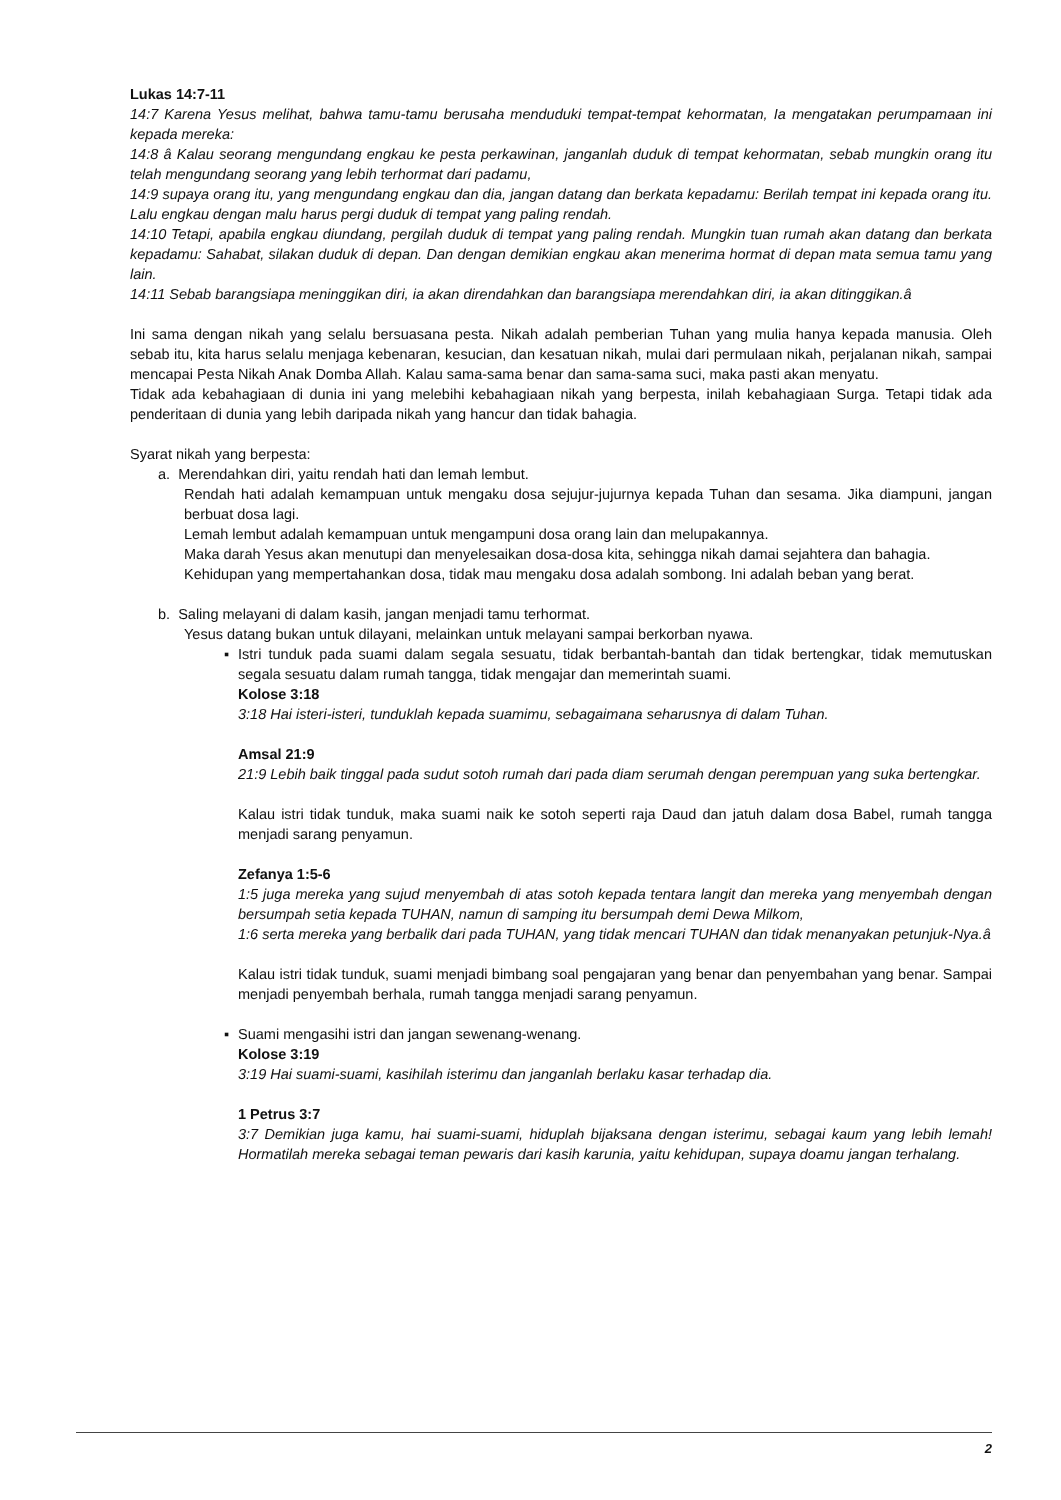Lukas 14:7-11
14:7 Karena Yesus melihat, bahwa tamu-tamu berusaha menduduki tempat-tempat kehormatan, Ia mengatakan perumpamaan ini kepada mereka:
14:8 â Kalau seorang mengundang engkau ke pesta perkawinan, janganlah duduk di tempat kehormatan, sebab mungkin orang itu telah mengundang seorang yang lebih terhormat dari padamu,
14:9 supaya orang itu, yang mengundang engkau dan dia, jangan datang dan berkata kepadamu: Berilah tempat ini kepada orang itu. Lalu engkau dengan malu harus pergi duduk di tempat yang paling rendah.
14:10 Tetapi, apabila engkau diundang, pergilah duduk di tempat yang paling rendah. Mungkin tuan rumah akan datang dan berkata kepadamu: Sahabat, silakan duduk di depan. Dan dengan demikian engkau akan menerima hormat di depan mata semua tamu yang lain.
14:11 Sebab barangsiapa meninggikan diri, ia akan direndahkan dan barangsiapa merendahkan diri, ia akan ditinggikan.â
Ini sama dengan nikah yang selalu bersuasana pesta. Nikah adalah pemberian Tuhan yang mulia hanya kepada manusia. Oleh sebab itu, kita harus selalu menjaga kebenaran, kesucian, dan kesatuan nikah, mulai dari permulaan nikah, perjalanan nikah, sampai mencapai Pesta Nikah Anak Domba Allah. Kalau sama-sama benar dan sama-sama suci, maka pasti akan menyatu.
Tidak ada kebahagiaan di dunia ini yang melebihi kebahagiaan nikah yang berpesta, inilah kebahagiaan Surga. Tetapi tidak ada penderitaan di dunia yang lebih daripada nikah yang hancur dan tidak bahagia.
Syarat nikah yang berpesta:
a. Merendahkan diri, yaitu rendah hati dan lemah lembut.
Rendah hati adalah kemampuan untuk mengaku dosa sejujur-jujurnya kepada Tuhan dan sesama. Jika diampuni, jangan berbuat dosa lagi.
Lemah lembut adalah kemampuan untuk mengampuni dosa orang lain dan melupakannya.
Maka darah Yesus akan menutupi dan menyelesaikan dosa-dosa kita, sehingga nikah damai sejahtera dan bahagia.
Kehidupan yang mempertahankan dosa, tidak mau mengaku dosa adalah sombong. Ini adalah beban yang berat.
b. Saling melayani di dalam kasih, jangan menjadi tamu terhormat.
Yesus datang bukan untuk dilayani, melainkan untuk melayani sampai berkorban nyawa.
▪ Istri tunduk pada suami dalam segala sesuatu, tidak berbantah-bantah dan tidak bertengkar, tidak memutuskan segala sesuatu dalam rumah tangga, tidak mengajar dan memerintah suami.
Kolose 3:18
3:18 Hai isteri-isteri, tunduklah kepada suamimu, sebagaimana seharusnya di dalam Tuhan.
Amsal 21:9
21:9 Lebih baik tinggal pada sudut sotoh rumah dari pada diam serumah dengan perempuan yang suka bertengkar.
Kalau istri tidak tunduk, maka suami naik ke sotoh seperti raja Daud dan jatuh dalam dosa Babel, rumah tangga menjadi sarang penyamun.
Zefanya 1:5-6
1:5 juga mereka yang sujud menyembah di atas sotoh kepada tentara langit dan mereka yang menyembah dengan bersumpah setia kepada TUHAN, namun di samping itu bersumpah demi Dewa Milkom,
1:6 serta mereka yang berbalik dari pada TUHAN, yang tidak mencari TUHAN dan tidak menanyakan petunjuk-Nya.â
Kalau istri tidak tunduk, suami menjadi bimbang soal pengajaran yang benar dan penyembahan yang benar. Sampai menjadi penyembah berhala, rumah tangga menjadi sarang penyamun.
▪ Suami mengasihi istri dan jangan sewenang-wenang.
Kolose 3:19
3:19 Hai suami-suami, kasihilah isterimu dan janganlah berlaku kasar terhadap dia.
1 Petrus 3:7
3:7 Demikian juga kamu, hai suami-suami, hiduplah bijaksana dengan isterimu, sebagai kaum yang lebih lemah! Hormatilah mereka sebagai teman pewaris dari kasih karunia, yaitu kehidupan, supaya doamu jangan terhalang.
2